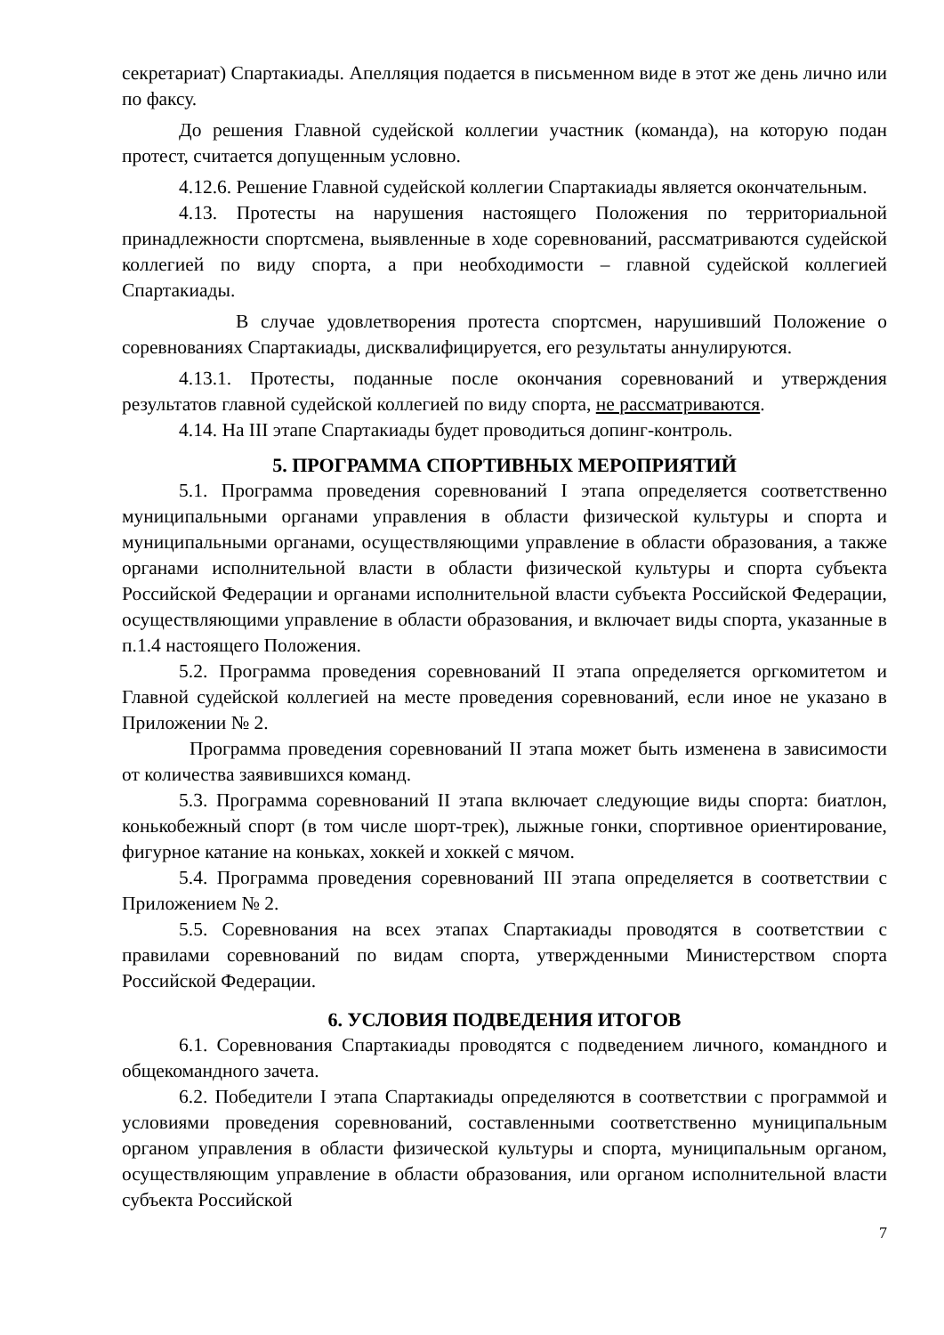секретариат) Спартакиады. Апелляция подается в письменном виде в этот же день лично или по факсу.
До решения Главной судейской коллегии участник (команда), на которую подан протест, считается допущенным условно.
4.12.6. Решение Главной судейской коллегии Спартакиады является окончательным.
4.13. Протесты на нарушения настоящего Положения по территориальной принадлежности спортсмена, выявленные в ходе соревнований, рассматриваются судейской коллегией по виду спорта, а при необходимости – главной судейской коллегией Спартакиады.
В случае удовлетворения протеста спортсмен, нарушивший Положение о соревнованиях Спартакиады, дисквалифицируется, его результаты аннулируются.
4.13.1. Протесты, поданные после окончания соревнований и утверждения результатов главной судейской коллегией по виду спорта, не рассматриваются.
4.14. На III этапе Спартакиады будет проводиться допинг-контроль.
5. ПРОГРАММА СПОРТИВНЫХ МЕРОПРИЯТИЙ
5.1. Программа проведения соревнований I этапа определяется соответственно муниципальными органами управления в области физической культуры и спорта и муниципальными органами, осуществляющими управление в области образования, а также органами исполнительной власти в области физической культуры и спорта субъекта Российской Федерации и органами исполнительной власти субъекта Российской Федерации, осуществляющими управление в области образования, и включает виды спорта, указанные в п.1.4 настоящего Положения.
5.2. Программа проведения соревнований II этапа определяется оргкомитетом и Главной судейской коллегией на месте проведения соревнований, если иное не указано в Приложении № 2.
Программа проведения соревнований II этапа может быть изменена в зависимости от количества заявившихся команд.
5.3. Программа соревнований II этапа включает следующие виды спорта: биатлон, конькобежный спорт (в том числе шорт-трек), лыжные гонки, спортивное ориентирование, фигурное катание на коньках, хоккей и хоккей с мячом.
5.4. Программа проведения соревнований III этапа определяется в соответствии с Приложением № 2.
5.5. Соревнования на всех этапах Спартакиады проводятся в соответствии с правилами соревнований по видам спорта, утвержденными Министерством спорта Российской Федерации.
6. УСЛОВИЯ ПОДВЕДЕНИЯ ИТОГОВ
6.1. Соревнования Спартакиады проводятся с подведением личного, командного и общекомандного зачета.
6.2. Победители I этапа Спартакиады определяются в соответствии с программой и условиями проведения соревнований, составленными соответственно муниципальным органом управления в области физической культуры и спорта, муниципальным органом, осуществляющим управление в области образования, или органом исполнительной власти субъекта Российской
7